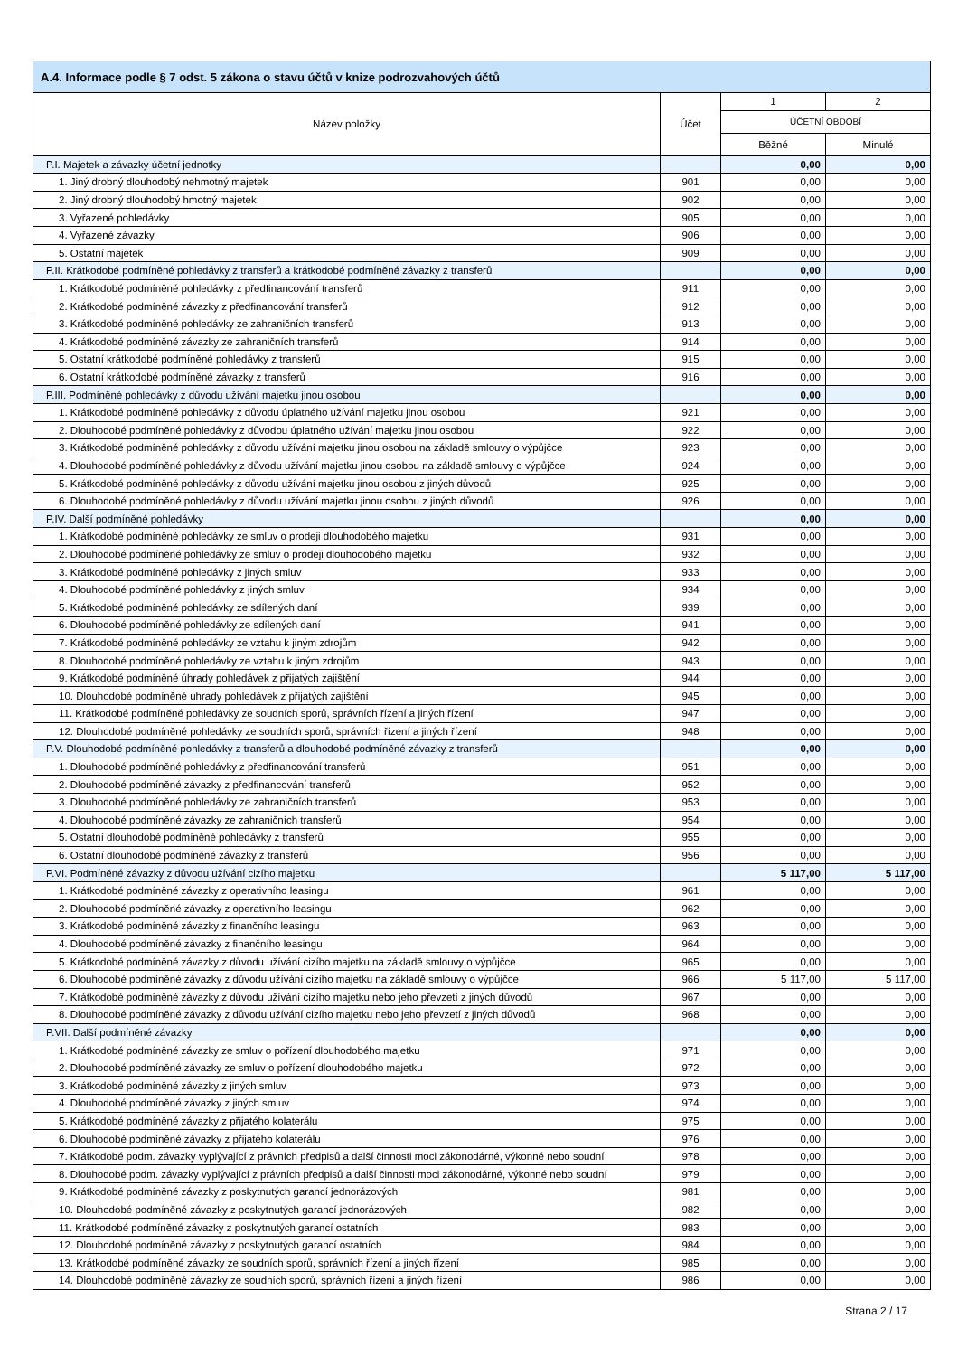| A.4. Informace podle § 7 odst. 5 zákona o stavu účtů v knize podrozvahových účtů | | | |
| --- | --- | --- | --- |
| Název položky | Účet | 1 | 2 |
| | | ÚČETNÍ OBDOBÍ | |
| | | Běžné | Minulé |
| P.I. Majetek a závazky účetní jednotky | | 0,00 | 0,00 |
| 1. Jiný drobný dlouhodobý nehmotný majetek | 901 | 0,00 | 0,00 |
| 2. Jiný drobný dlouhodobý hmotný majetek | 902 | 0,00 | 0,00 |
| 3. Vyřazené pohledávky | 905 | 0,00 | 0,00 |
| 4. Vyřazené závazky | 906 | 0,00 | 0,00 |
| 5. Ostatní majetek | 909 | 0,00 | 0,00 |
| P.II. Krátkodobé podmíněné pohledávky z transferů a krátkodobé podmíněné závazky z transferů | | 0,00 | 0,00 |
| 1. Krátkodobé podmíněné pohledávky z předfinancování transferů | 911 | 0,00 | 0,00 |
| 2. Krátkodobé podmíněné závazky z předfinancování transferů | 912 | 0,00 | 0,00 |
| 3. Krátkodobé podmíněné pohledávky ze zahraničních transferů | 913 | 0,00 | 0,00 |
| 4. Krátkodobé podmíněné závazky ze zahraničních transferů | 914 | 0,00 | 0,00 |
| 5. Ostatní krátkodobé podmíněné pohledávky z transferů | 915 | 0,00 | 0,00 |
| 6. Ostatní krátkodobé podmíněné závazky z transferů | 916 | 0,00 | 0,00 |
| P.III. Podmíněné pohledávky z důvodu užívání majetku jinou osobou | | 0,00 | 0,00 |
| 1. Krátkodobé podmíněné pohledávky z důvodu úplatného užívání majetku jinou osobou | 921 | 0,00 | 0,00 |
| 2. Dlouhodobé podmíněné pohledávky z důvodou úplatného užívání majetku jinou osobou | 922 | 0,00 | 0,00 |
| 3. Krátkodobé podmíněné pohledávky z důvodu užívání majetku jinou osobou na základě smlouvy o výpůjčce | 923 | 0,00 | 0,00 |
| 4. Dlouhodobé podmíněné pohledávky z důvodu užívání majetku jinou osobou na základě smlouvy o výpůjčce | 924 | 0,00 | 0,00 |
| 5. Krátkodobé podmíněné pohledávky z důvodu užívání majetku jinou osobou z jiných důvodů | 925 | 0,00 | 0,00 |
| 6. Dlouhodobé podmíněné pohledávky z důvodu užívání majetku jinou osobou z jiných důvodů | 926 | 0,00 | 0,00 |
| P.IV. Další podmíněné pohledávky | | 0,00 | 0,00 |
| 1. Krátkodobé podmíněné pohledávky ze smluv o prodeji dlouhodobého majetku | 931 | 0,00 | 0,00 |
| 2. Dlouhodobé podmíněné pohledávky ze smluv o prodeji dlouhodobého majetku | 932 | 0,00 | 0,00 |
| 3. Krátkodobé podmíněné pohledávky z jiných smluv | 933 | 0,00 | 0,00 |
| 4. Dlouhodobé podmíněné pohledávky z jiných smluv | 934 | 0,00 | 0,00 |
| 5. Krátkodobé podmíněné pohledávky ze sdílených daní | 939 | 0,00 | 0,00 |
| 6. Dlouhodobé podmíněné pohledávky ze sdílených daní | 941 | 0,00 | 0,00 |
| 7. Krátkodobé podmíněné pohledávky ze vztahu k jiným zdrojům | 942 | 0,00 | 0,00 |
| 8. Dlouhodobé podmíněné pohledávky ze vztahu k jiným zdrojům | 943 | 0,00 | 0,00 |
| 9. Krátkodobé podmíněné úhrady pohledávek z přijatých zajištění | 944 | 0,00 | 0,00 |
| 10. Dlouhodobé podmíněné úhrady pohledávek z přijatých zajištění | 945 | 0,00 | 0,00 |
| 11. Krátkodobé podmíněné pohledávky ze soudních sporů, správních řízení a jiných řízení | 947 | 0,00 | 0,00 |
| 12. Dlouhodobé podmíněné pohledávky ze soudních sporů, správních řízení a jiných řízení | 948 | 0,00 | 0,00 |
| P.V. Dlouhodobé podmíněné pohledávky z transferů a dlouhodobé podmíněné závazky z transferů | | 0,00 | 0,00 |
| 1. Dlouhodobé podmíněné pohledávky z předfinancování transferů | 951 | 0,00 | 0,00 |
| 2. Dlouhodobé podmíněné závazky z předfinancování transferů | 952 | 0,00 | 0,00 |
| 3. Dlouhodobé podmíněné pohledávky ze zahraničních transferů | 953 | 0,00 | 0,00 |
| 4. Dlouhodobé podmíněné závazky ze zahraničních transferů | 954 | 0,00 | 0,00 |
| 5. Ostatní dlouhodobé podmíněné pohledávky z transferů | 955 | 0,00 | 0,00 |
| 6. Ostatní dlouhodobé podmíněné závazky z transferů | 956 | 0,00 | 0,00 |
| P.VI. Podmíněné závazky z důvodu užívání cizího majetku | | 5 117,00 | 5 117,00 |
| 1. Krátkodobé podmíněné závazky z operativního leasingu | 961 | 0,00 | 0,00 |
| 2. Dlouhodobé podmíněné závazky z operativního leasingu | 962 | 0,00 | 0,00 |
| 3. Krátkodobé podmíněné závazky z finančního leasingu | 963 | 0,00 | 0,00 |
| 4. Dlouhodobé podmíněné závazky z finančního leasingu | 964 | 0,00 | 0,00 |
| 5. Krátkodobé podmíněné závazky z důvodu užívání cizího majetku na základě smlouvy o výpůjčce | 965 | 0,00 | 0,00 |
| 6. Dlouhodobé podmíněné závazky z důvodu užívání cizího majetku na základě smlouvy o výpůjčce | 966 | 5 117,00 | 5 117,00 |
| 7. Krátkodobé podmíněné závazky z důvodu užívání cizího majetku nebo jeho převzetí z jiných důvodů | 967 | 0,00 | 0,00 |
| 8. Dlouhodobé podmíněné závazky z důvodu užívání cizího majetku nebo jeho převzetí z jiných důvodů | 968 | 0,00 | 0,00 |
| P.VII. Další podmíněné závazky | | 0,00 | 0,00 |
| 1. Krátkodobé podmíněné závazky ze smluv o pořízení dlouhodobého majetku | 971 | 0,00 | 0,00 |
| 2. Dlouhodobé podmíněné závazky ze smluv o pořízení dlouhodobého majetku | 972 | 0,00 | 0,00 |
| 3. Krátkodobé podmíněné závazky z jiných smluv | 973 | 0,00 | 0,00 |
| 4. Dlouhodobé podmíněné závazky z jiných smluv | 974 | 0,00 | 0,00 |
| 5. Krátkodobé podmíněné závazky z přijatého kolaterálu | 975 | 0,00 | 0,00 |
| 6. Dlouhodobé podmíněné závazky z přijatého kolaterálu | 976 | 0,00 | 0,00 |
| 7. Krátkodobé podm. závazky vyplývající z právních předpisů a další činnosti moci zákonodárné, výkonné nebo soudní | 978 | 0,00 | 0,00 |
| 8. Dlouhodobé podm. závazky vyplývající z právních předpisů a další činnosti moci zákonodárné, výkonné nebo soudní | 979 | 0,00 | 0,00 |
| 9. Krátkodobé podmíněné závazky z poskytnutých garancí jednorázových | 981 | 0,00 | 0,00 |
| 10. Dlouhodobé podmíněné závazky z poskytnutých garancí jednorázových | 982 | 0,00 | 0,00 |
| 11. Krátkodobé podmíněné závazky z poskytnutých garancí ostatních | 983 | 0,00 | 0,00 |
| 12. Dlouhodobé podmíněné závazky z poskytnutých garancí ostatních | 984 | 0,00 | 0,00 |
| 13. Krátkodobé podmíněné závazky ze soudních sporů, správních řízení a jiných řízení | 985 | 0,00 | 0,00 |
| 14. Dlouhodobé podmíněné závazky ze soudních sporů, správních řízení a jiných řízení | 986 | 0,00 | 0,00 |
Strana 2 / 17